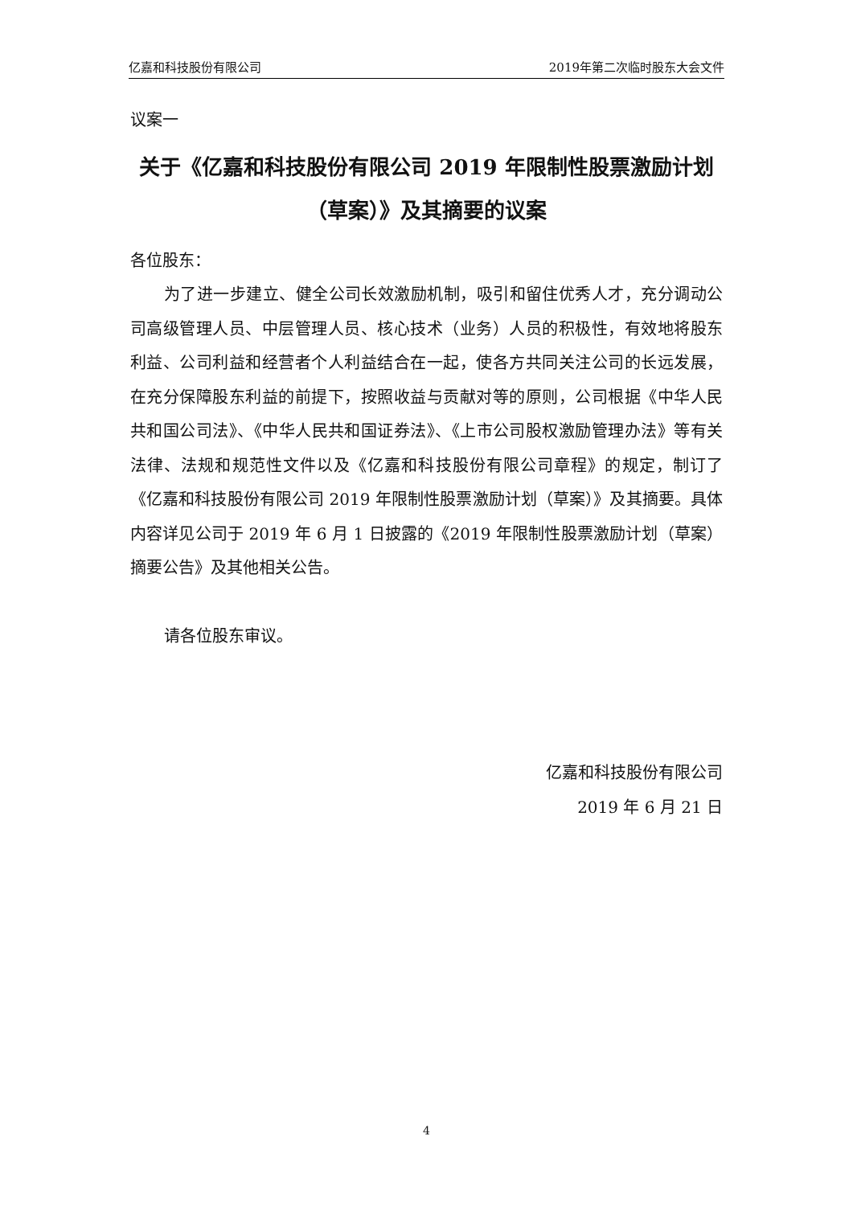亿嘉和科技股份有限公司 2019年第二次临时股东大会文件
议案一
关于《亿嘉和科技股份有限公司 2019 年限制性股票激励计划（草案）》及其摘要的议案
各位股东：
为了进一步建立、健全公司长效激励机制，吸引和留住优秀人才，充分调动公司高级管理人员、中层管理人员、核心技术（业务）人员的积极性，有效地将股东利益、公司利益和经营者个人利益结合在一起，使各方共同关注公司的长远发展，在充分保障股东利益的前提下，按照收益与贡献对等的原则，公司根据《中华人民共和国公司法》、《中华人民共和国证券法》、《上市公司股权激励管理办法》等有关法律、法规和规范性文件以及《亿嘉和科技股份有限公司章程》的规定，制订了《亿嘉和科技股份有限公司 2019 年限制性股票激励计划（草案）》及其摘要。具体内容详见公司于 2019 年 6 月 1 日披露的《2019 年限制性股票激励计划（草案）摘要公告》及其他相关公告。
请各位股东审议。
亿嘉和科技股份有限公司
2019 年 6 月 21 日
4